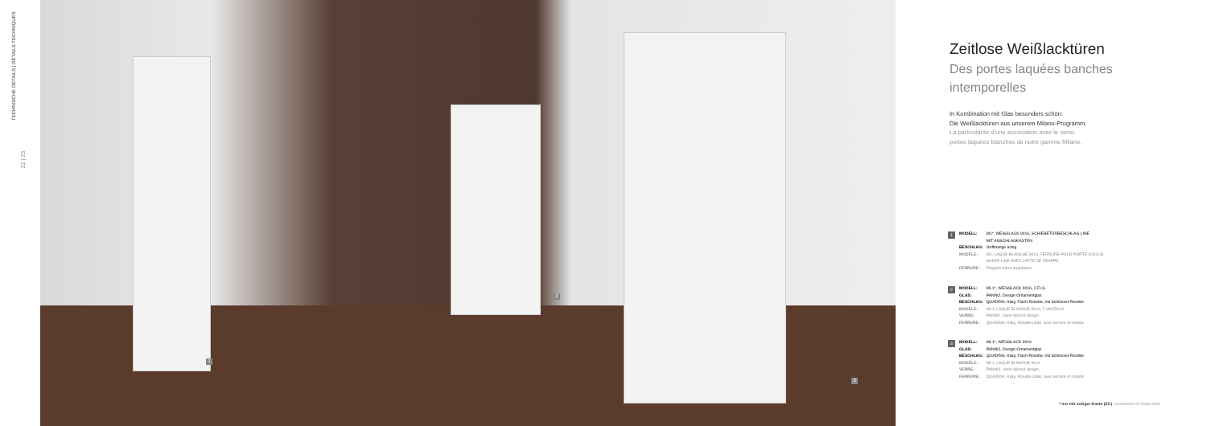TECHNISCHE DETAILS | DÉTAILS TECHNIQUES
22 | 23
1
2
3
Zeitlose Weißlacktüren
Des portes laquées banches
intemporelles
In Kombination mit Glas besonders schön:
Die Weißlacktüren aus unserem Milano-Programm.
La particularité d’une association avec le verre:
portes laquées blanches de notre gamme Milano.
1
| MODELL: | M1*, WEISSLACK 9016, SCHIEBETÜRBESCHLAG LINE MIT ANSCHLAGKASTEN |
| BESCHLAG: | Griffstange eckig |
| MODÈLE: | M1, LAQUE BLANCHE 9016, FERRURE POUR PORTE COULIS- SANTE LINE AVEC LATTE DE FRAPPE |
| FERRURE: | Poignée-barre angulairee |
2
| MODELL: | ML1*, WEISSLACK 9016, 2-FLG |
| GLAS: | PANNO, Design-Ornamentglas |
| BESCHLAG: | QUADRAL-Inlay, Flach-Rosette, mit Schlüssel-Rosette |
| MODÈLE: | ML1, LAQUE BLANCHE 9016, 2 VANTAUX |
| VERRE: | PANNO, Verre décoré design |
| FERRURE: | QUADRAL-Inlay, Rosette plate, avec serrure et rosette |
3
| MODELL: | ML1*, WEISSLACK 9016 |
| GLAS: | PANNO, Design-Ornamentglas |
| BESCHLAG: | QUADRAL-Inlay, Flach-Rosette, mit Schlüssel-Rosette |
| MODÈLE: | ML1, LAQUE BLANCHE 9016 |
| VERRE: | PANNO, Verre décoré design |
| FERRURE: | QUADRAL-Inlay, Rosette plate, avec serrure et rosette |
* nur mit eckiger Kante (EC) | seulement en chant droit